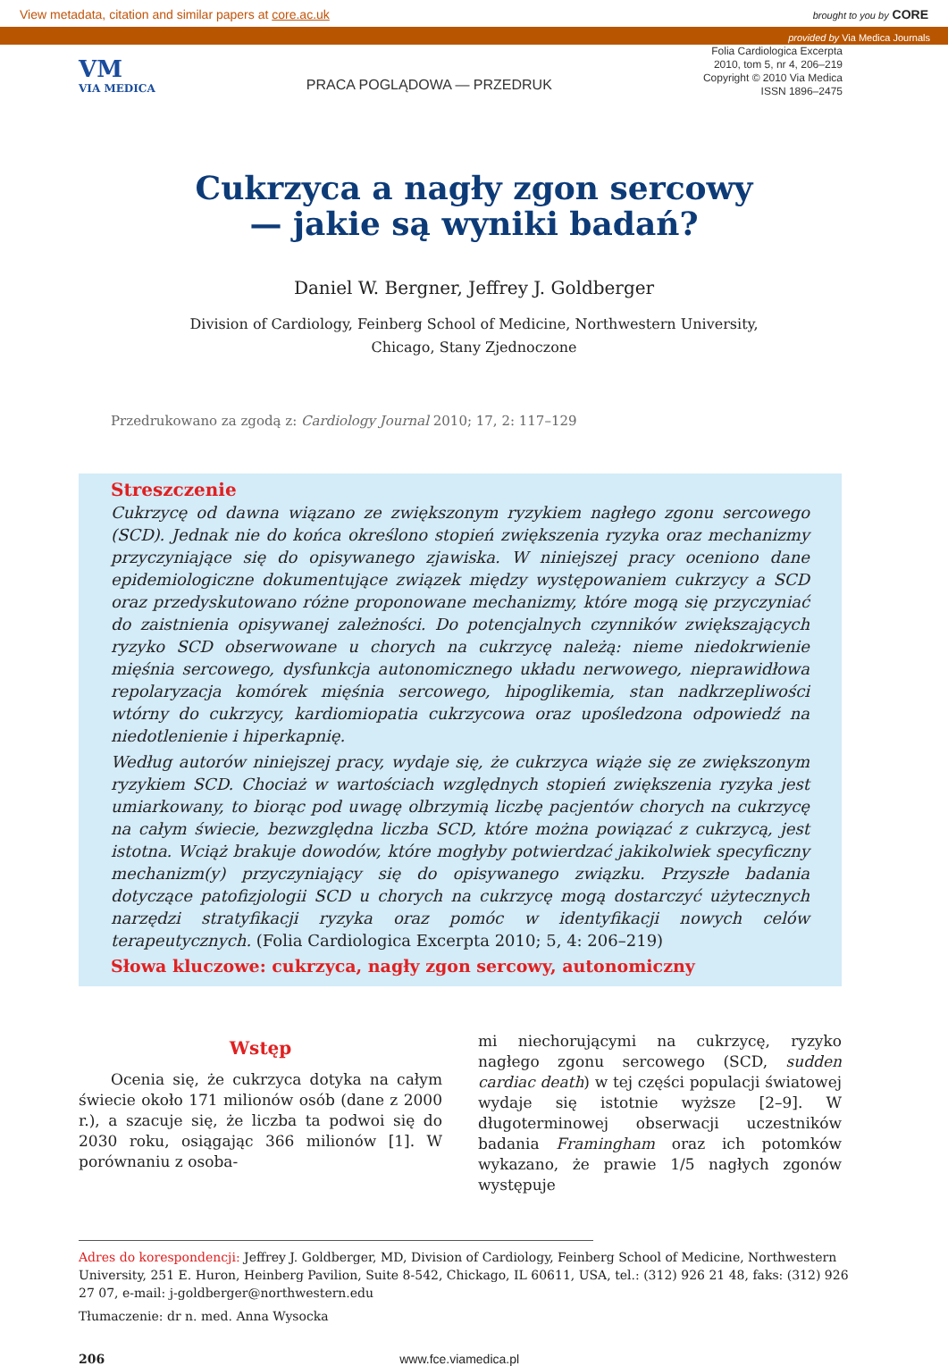View metadata, citation and similar papers at core.ac.uk brought to you by CORE
provided by Via Medica Journals
VM
VIA MEDICA
PRACA POGLĄDOWA — PRZEDRUK
Folia Cardiologica Excerpta
2010, tom 5, nr 4, 206–219
Copyright © 2010 Via Medica
ISSN 1896–2475
Cukrzyca a nagły zgon sercowy
— jakie są wyniki badań?
Daniel W. Bergner, Jeffrey J. Goldberger
Division of Cardiology, Feinberg School of Medicine, Northwestern University,
Chicago, Stany Zjednoczone
Przedrukowano za zgodą z: Cardiology Journal 2010; 17, 2: 117–129
Streszczenie
Cukrzycę od dawna wiązano ze zwiększonym ryzykiem nagłego zgonu sercowego (SCD). Jednak nie do końca określono stopień zwiększenia ryzyka oraz mechanizmy przyczyniające się do opisywanego zjawiska. W niniejszej pracy oceniono dane epidemiologiczne dokumentujące związek między występowaniem cukrzycy a SCD oraz przedyskutowano różne proponowane mechanizmy, które mogą się przyczyniać do zaistnienia opisywanej zależności. Do potencjalnych czynników zwiększających ryzyko SCD obserwowane u chorych na cukrzycę należą: nieme niedokrwienie mięśnia sercowego, dysfunkcja autonomicznego układu nerwowego, nieprawidłowa repolaryzacja komórek mięśnia sercowego, hipoglikemia, stan nadkrzepliwości wtórny do cukrzycy, kardiomiopatia cukrzycowa oraz upośledzona odpowiedź na niedotlenienie i hiperkapnię.
Według autorów niniejszej pracy, wydaje się, że cukrzyca wiąże się ze zwiększonym ryzykiem SCD. Chociaż w wartościach względnych stopień zwiększenia ryzyka jest umiarkowany, to biorąc pod uwagę olbrzymią liczbę pacjentów chorych na cukrzycę na całym świecie, bezwzględna liczba SCD, które można powiązać z cukrzycą, jest istotna. Wciąż brakuje dowodów, które mogłyby potwierdzać jakikolwiek specyficzny mechanizm(y) przyczyniający się do opisywanego związku. Przyszłe badania dotyczące patofizjologii SCD u chorych na cukrzycę mogą dostarczyć użytecznych narzędzi stratyfikacji ryzyka oraz pomóc w identyfikacji nowych celów terapeutycznych. (Folia Cardiologica Excerpta 2010; 5, 4: 206–219)
Słowa kluczowe: cukrzyca, nagły zgon sercowy, autonomiczny
Wstęp
Ocenia się, że cukrzyca dotyka na całym świecie około 171 milionów osób (dane z 2000 r.), a szacuje się, że liczba ta podwoi się do 2030 roku, osiągając 366 milionów [1]. W porównaniu z osoba-
mi niechorującymi na cukrzycę, ryzyko nagłego zgonu sercowego (SCD, sudden cardiac death) w tej części populacji światowej wydaje się istotnie wyższe [2–9]. W długoterminowej obserwacji uczestników badania Framingham oraz ich potomków wykazano, że prawie 1/5 nagłych zgonów występuje
Adres do korespondencji: Jeffrey J. Goldberger, MD, Division of Cardiology, Feinberg School of Medicine, Northwestern University, 251 E. Huron, Heinberg Pavilion, Suite 8-542, Chickago, IL 60611, USA, tel.: (312) 926 21 48, faks: (312) 926 27 07, e-mail: j-goldberger@northwestern.edu
Tłumaczenie: dr n. med. Anna Wysocka
206 www.fce.viamedica.pl